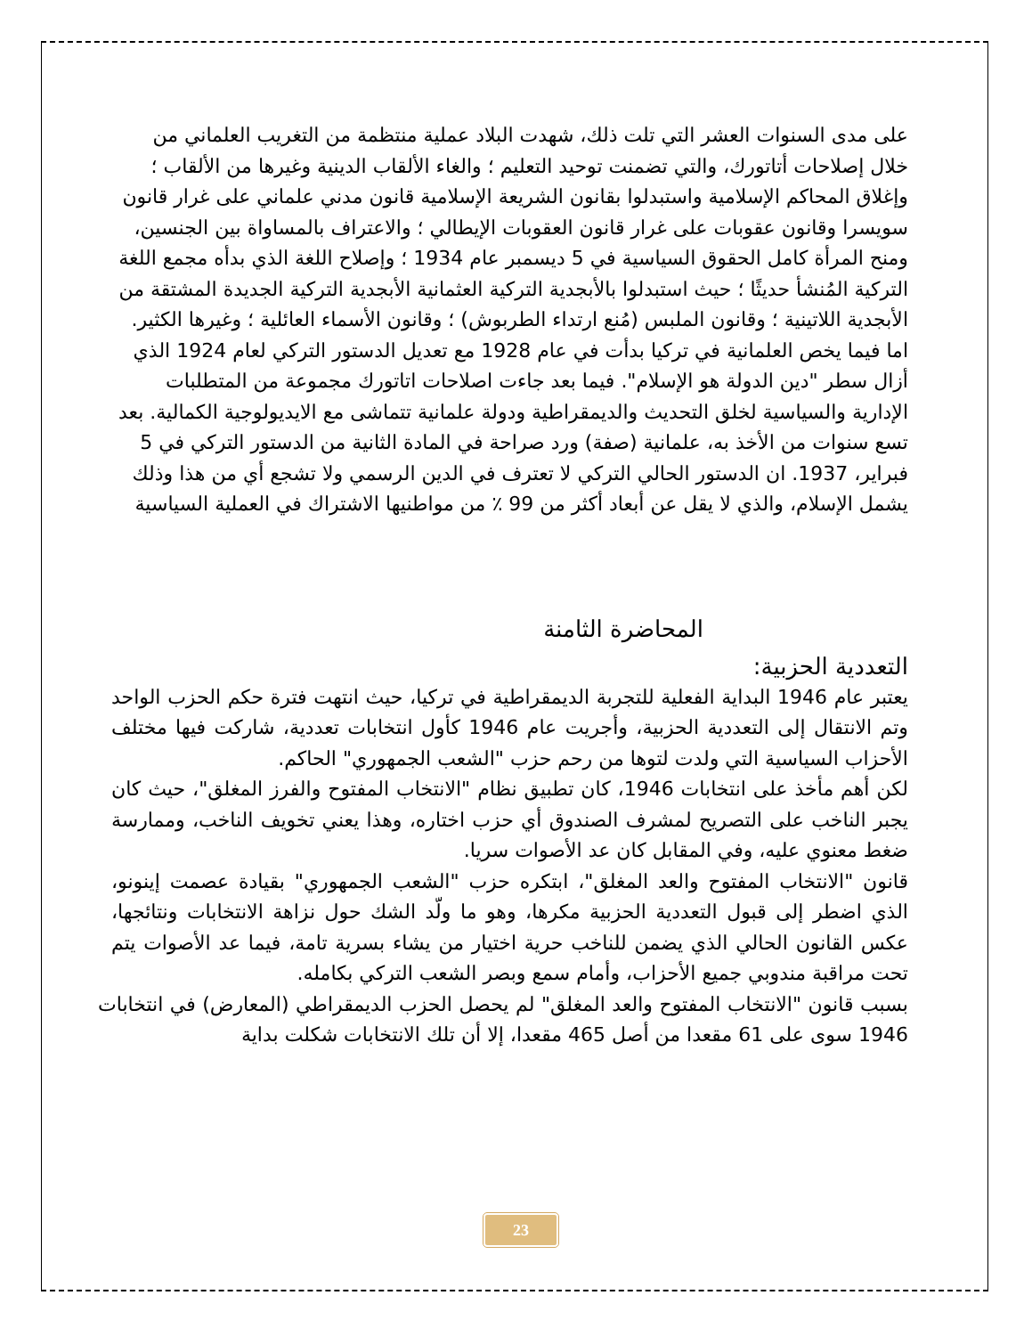على مدى السنوات العشر التي تلت ذلك، شهدت البلاد عملية منتظمة من التغريب العلماني من خلال إصلاحات أتاتورك، والتي تضمنت توحيد التعليم ؛ والغاء الألقاب الدينية وغيرها من الألقاب ؛ وإغلاق المحاكم الإسلامية واستبدلوا بقانون الشريعة الإسلامية قانون مدني علماني على غرار قانون سويسرا وقانون عقوبات على غرار قانون العقوبات الإيطالي ؛ والاعتراف بالمساواة بين الجنسين، ومنح المرأة كامل الحقوق السياسية في 5 ديسمبر عام 1934 ؛ وإصلاح اللغة الذي بدأه مجمع اللغة التركية المُنشأ حديثًا ؛ حيث استبدلوا بالأبجدية التركية العثمانية الأبجدية التركية الجديدة المشتقة من الأبجدية اللاتينية ؛ وقانون الملبس (مُنع ارتداء الطربوش) ؛ وقانون الأسماء العائلية ؛ وغيرها الكثير.
اما فيما يخص العلمانية في تركيا بدأت في عام 1928 مع تعديل الدستور التركي لعام 1924 الذي أزال سطر "دين الدولة هو الإسلام". فيما بعد جاءت اصلاحات اتاتورك مجموعة من المتطلبات الإدارية والسياسية لخلق التحديث والديمقراطية ودولة علمانية تتماشى مع الايديولوجية الكمالية. بعد تسع سنوات من الأخذ به، علمانية (صفة) ورد صراحة في المادة الثانية من الدستور التركي في 5 فبراير، 1937. ان الدستور الحالي التركي لا تعترف في الدين الرسمي ولا تشجع أي من هذا وذلك يشمل الإسلام، والذي لا يقل عن أبعاد أكثر من 99 ٪ من مواطنيها الاشتراك في العملية السياسية
المحاضرة الثامنة
التعددية الحزبية:
يعتبر عام 1946 البداية الفعلية للتجربة الديمقراطية في تركيا، حيث انتهت فترة حكم الحزب الواحد وتم الانتقال إلى التعددية الحزبية، وأجريت عام 1946 كأول انتخابات تعددية، شاركت فيها مختلف الأحزاب السياسية التي ولدت لتوها من رحم حزب "الشعب الجمهوري" الحاكم.
لكن أهم مأخذ على انتخابات 1946، كان تطبيق نظام "الانتخاب المفتوح والفرز المغلق"، حيث كان يجبر الناخب على التصريح لمشرف الصندوق أي حزب اختاره، وهذا يعني تخويف الناخب، وممارسة ضغط معنوي عليه، وفي المقابل كان عد الأصوات سريا.
قانون "الانتخاب المفتوح والعد المغلق"، ابتكره حزب "الشعب الجمهوري" بقيادة عصمت إينونو، الذي اضطر إلى قبول التعددية الحزبية مكرها، وهو ما ولّد الشك حول نزاهة الانتخابات ونتائجها، عكس القانون الحالي الذي يضمن للناخب حرية اختيار من يشاء بسرية تامة، فيما عد الأصوات يتم تحت مراقبة مندوبي جميع الأحزاب، وأمام سمع وبصر الشعب التركي بكامله.
بسبب قانون "الانتخاب المفتوح والعد المغلق" لم يحصل الحزب الديمقراطي (المعارض) في انتخابات 1946 سوى على 61 مقعدا من أصل 465 مقعدا، إلا أن تلك الانتخابات شكلت بداية
23